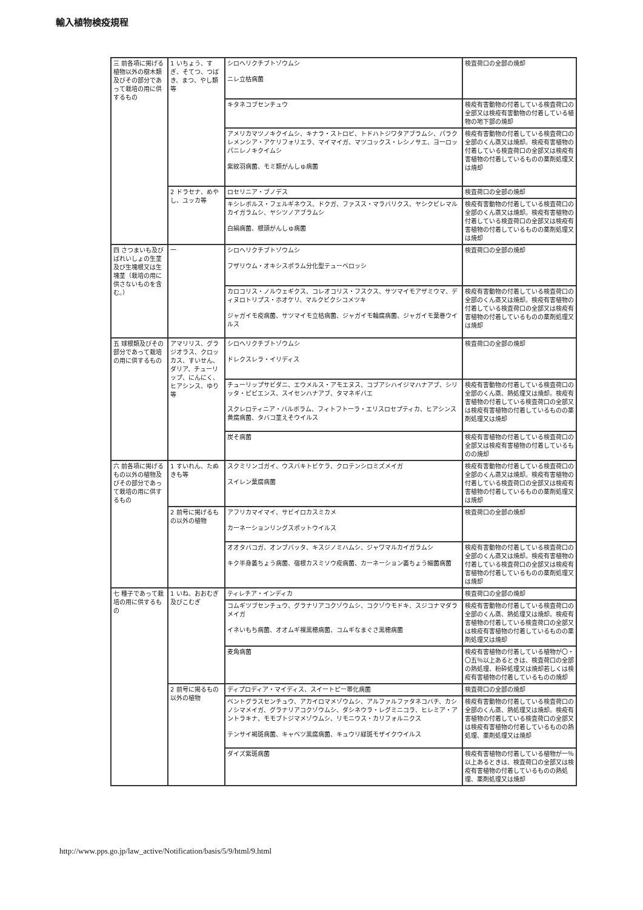輸入植物検疫規程
| 三 前各項に掲げる植物以外の樹木類及びその部分であって栽培の用に供するもの | 1 いちょう、すぎ、そてつ、つばき、まつ、やし類等 | シロヘリクチブトゾウムシ ニレ立枯病菌 | 検査荷口の全部の焼却 |
| | | キタネコブセンチュウ | 検疫有害動物の付着している検査荷口の全部又は検疫有害動物の付着している植物の地下部の焼却 |
| | | アメリカマツノキクイムシ、キナラ・ストロビ、トドハトジワタアブラムシ、パラクレメンシア・アケリフォリエラ、マイマイガ、マツコックス・レシノサエ、ヨーロッパニレノキクイムシ 紫紋羽病菌、モミ類がんしゅ病菌 | 検疫有害動物の付着している検査荷口の全部のくん蒸又は焼却。検疫有害植物の付着している検査荷口の全部又は検疫有害植物の付着しているものの薬剤処理又は焼却 |
| | 2 ドラセナ、めやし、ユッカ等 | ロセリニア・ブノデス | 検査荷口の全部の焼却 |
| | | キシレボルス・フェルギネウス、ドクガ、ファスス・マラバリクス、ヤシクビレマルカイガラムシ、ヤシツノアブラムシ 白絹病菌、根頭がんしゅ病菌 | 検疫有害動物の付着している検査荷口の全部のくん蒸又は焼却。検疫有害植物の付着している検査荷口の全部又は検疫有害植物の付着しているものの薬剤処理又は焼却 |
| 四 さつまいも及びばれいしょの生茎及び生塊根又は生塊茎（栽培の用に供さないものを含む。） | 一 | シロヘリクチブトゾウムシ フザリウム・オキシスポラム分化型テューベロッシ | 検査荷口の全部の焼却 |
| | | カロコリス・ノルウェギクス、コレオコリス・フスクス、サツマイモアザミウマ、ディヌロトリプス・ホオケリ、マルクビクシコメツキ ジャガイモ疫病菌、サツマイモ立枯病菌、ジャガイモ輪腐病菌、ジャガイモ葉巻ウイルス | 検疫有害動物の付着している検査荷口の全部のくん蒸又は焼却。検疫有害植物の付着している検査荷口の全部又は検疫有害植物の付着しているものの薬剤処理又は焼却 |
| 五 球根類及びその部分であって栽培の用に供するもの | アマリリス、グラジオラス、クロッカス、すいせん、ダリア、チューリップ、にんにく、ヒアシンス、ゆり等 | シロヘリクチブトゾウムシ ドレクスレラ・イリディス | 検査荷口の全部の焼却 |
| | | チューリップサビダニ、エウメルス・アモエヌス、コブアシハイジマハナアブ、シリッタ・ピピエンス、スイセンハナアブ、タマネギバエ スクレロティニア・バルボラム、フィトフトーラ・エリスロセプティカ、ヒアシンス黄腐病菌、タバコ茎えそウイルス | 検疫有害動物の付着している検査荷口の全部のくん蒸、熱処理又は焼却。検疫有害植物の付着している検査荷口の全部又は検疫有害植物の付着しているものの薬剤処理又は焼却 |
| | | 炭そ病菌 | 検疫有害植物の付着している検査荷口の全部又は検疫有害植物の付着しているものの焼却 |
| 六 前各項に掲げるもの以外の植物及びその部分であって栽培の用に供するもの | 1 すいれん、たぬきも等 | スクミリンゴガイ、ウスバキトビケラ、クロテンシロミズメイガ スイレン葉腐病菌 | 検疫有害動物の付着している検査荷口の全部のくん蒸又は焼却。検疫有害植物の付着している検査荷口の全部又は検疫有害植物の付着しているものの薬剤処理又は焼却 |
| | 2 前号に掲げるもの以外の植物 | アフリカマイマイ、サビイロカスミカメ カーネーションリングスポットウイルス | 検査荷口の全部の焼却 |
| | | オオタバコガ、オンブバッタ、キスジノミハムシ、ジャワマルカイガラムシ キク半身萎ちょう病菌、宿根カスミソウ疫病菌、カーネーション萎ちょう細菌病菌 | 検疫有害動物の付着している検査荷口の全部のくん蒸又は焼却。検疫有害植物の付着している検査荷口の全部又は検疫有害植物の付着しているものの薬剤処理又は焼却 |
| 七 種子であって栽培の用に供するもの | 1 いね、おおむぎ及びこむぎ | ティレチア・インディカ | 検査荷口の全部の焼却 |
| | | コムギツブセンチュウ、グラナリアコクゾウムシ、コクゾウモドキ、スジコナマダラメイガ イネいもち病菌、オオムギ裸黒穂病菌、コムギなまぐさ黒穂病菌 | 検疫有害動物の付着している検査荷口の全部のくん蒸、熱処理又は焼却。検疫有害植物の付着している検査荷口の全部又は検疫有害植物の付着しているものの薬剤処理又は焼却 |
| | | 麦角病菌 | 検疫有害植物の付着している植物が〇・〇五％以上あるときは、検査荷口の全部の熱処理、粉砕処理又は焼却若しくは検疫有害植物の付着しているものの焼却 |
| | 2 前号に掲るもの以外の植物 | ディプロディア・マイディス、スイートピー帯化病菌 | 検査荷口の全部の焼却 |
| | | ベントグラスセンチュウ、アカイロマメゾウムシ、アルファルファタネコバチ、カシノシマメイガ、グラナリアコクゾウムシ、ダシネウラ・レグミニコラ、ヒレミア・アントラキナ、モモブトジマメゾウムシ、リモニウス・カリフォルニクス テンサイ褐斑病菌、キャベツ黒腐病菌、キュウリ緑斑モザイクウイルス | 検疫有害動物の付着している検査荷口の全部のくん蒸、熱処理又は焼却。検疫有害植物の付着している検査荷口の全部又は検疫有害植物の付着しているものの熱処理、薬剤処理又は焼却 |
| | | ダイズ紫斑病菌 | 検疫有害植物の付着している植物が一％以上あるときは、検査荷口の全部又は検疫有害植物の付着しているものの熱処理、薬剤処理又は焼却 |
http://www.pps.go.jp/law_active/Notification/basis/5/9/html/9.html